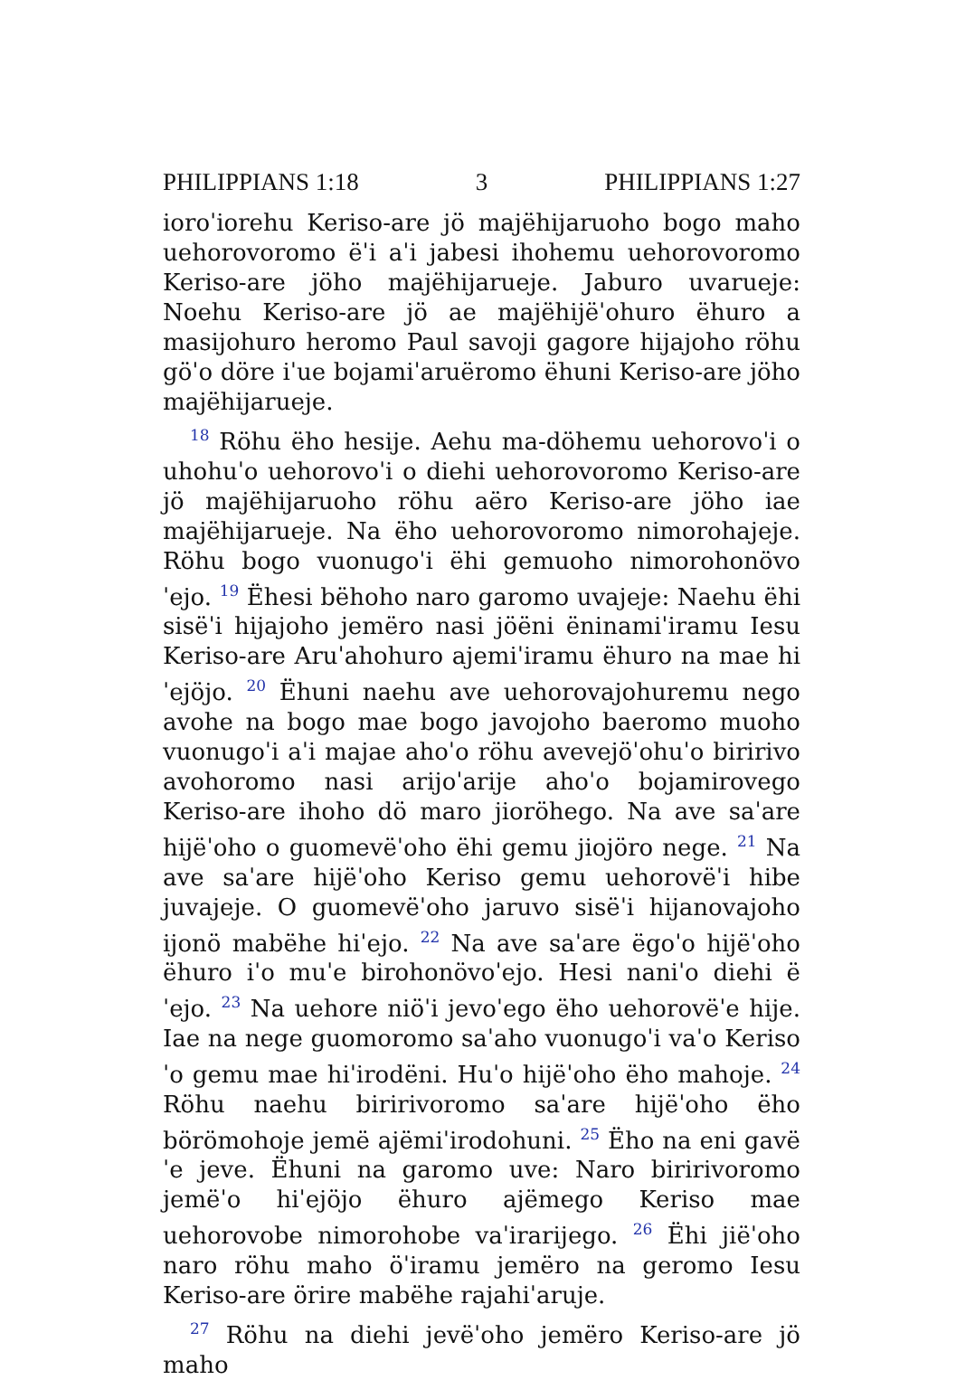PHILIPPIANS 1:18 3 PHILIPPIANS 1:27
ioroˈiorehu Keriso-are jö majëhijaruoho bogo maho uehorovoromo ëˈi aˈi jabesi ihohemu uehorovoromo Keriso-are jöho majëhijarueje. Jaburo uvarueje: Noehu Keriso-are jö ae majëhijëˈohuro ëhuro a masijohuro heromo Paul savoji gagore hijajoho röhu göˈo döre iˈue bojamiˈaruëromo ëhuni Keriso-are jöho majëhijarueje.
<sup>18</sup> Röhu ëho hesije. Aehu ma-döhemu uehorovoˈi o uhohuˈo uehorovoˈi o diehi uehorovoromo Keriso-are jö majëhijaruoho röhu aëro Keriso-are jöho iae majëhijarueje. Na ëho uehorovoromo nimorohajeje. Röhu bogo vuonugoˈi ëhi gemuoho nimorohonövoˈejo. <sup>19</sup> Ëhesi bëhoho naro garomo uvajeje: Naehu ëhi sisëˈi hijajoho jemëro nasi jöëni ëninamiˈiramu Iesu Keriso-are Aruˈahohuro ajemiˈiramu ëhuro na mae hiˈejöjo. <sup>20</sup> Ëhuni naehu ave uehorovajohuremu nego avohe na bogo mae bogo javojoho baeromo muoho vuonugoˈi aˈi majae ahoˈo röhu avevejöˈohuˈo biririvo avohoromo nasi arijoˈarije ahoˈo bojamirovego Keriso-are ihoho dö maro jioröhego. Na ave saˈare hijëˈoho o guomevëˈoho ëhi gemu jiojöro nege. <sup>21</sup> Na ave saˈare hijëˈoho Keriso gemu uehorovëˈi hibe juvajeje. O guomevëˈoho jaruvo sisëˈi hijanovajoho ijonö mabëhe hiˈejo. <sup>22</sup> Na ave saˈare ëgoˈo hijëˈoho ëhuro iˈo muˈe birohonövoˈejo. Hesi naniˈo diehi ëˈejo. <sup>23</sup> Na uehore niöˈi jevoˈego ëho uehorovëˈe hije. Iae na nege guomoromo saˈaho vuonugoˈi vaˈo Kerisoˈo gemu mae hiˈirodëni. Huˈo hijëˈoho ëho mahoje. <sup>24</sup> Röhu naehu biririvoromo saˈare hijëˈoho ëho börömohoje jemë ajëmiˈirodohuni. <sup>25</sup> Ëho na eni gavëˈe jeve. Ëhuni na garomo uve: Naro biririvoromo jemëˈo hiˈejöjo ëhuro ajëmego Keriso mae uehorovobe nimorohobe vaˈirarijego. <sup>26</sup> Ëhi jiëˈoho naro röhu maho öˈiramu jemëro na geromo Iesu Keriso-are örire mabëhe rajahiˈaruje.
<sup>27</sup> Röhu na diehi jevëˈoho jemëro Keriso-are jö maho